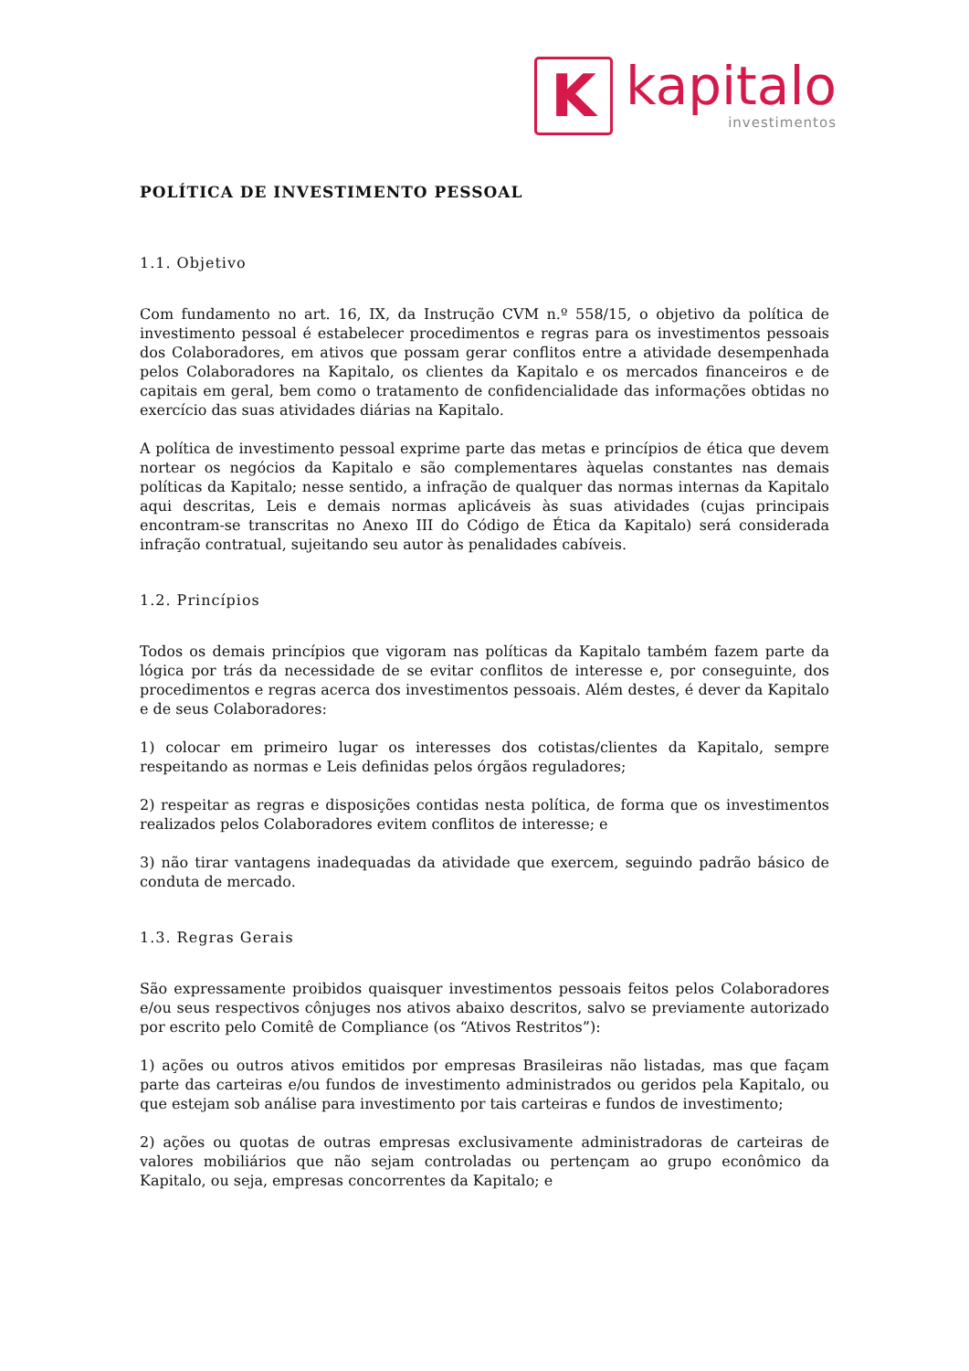K
kapitalo
investimentos
POLÍTICA DE INVESTIMENTO PESSOAL
1.1. Objetivo
Com fundamento no art. 16, IX, da Instrução CVM n.º 558/15, o objetivo da política de investimento pessoal é estabelecer procedimentos e regras para os investimentos pessoais dos Colaboradores, em ativos que possam gerar conflitos entre a atividade desempenhada pelos Colaboradores na Kapitalo, os clientes da Kapitalo e os mercados financeiros e de capitais em geral, bem como o tratamento de confidencialidade das informações obtidas no exercício das suas atividades diárias na Kapitalo.
A política de investimento pessoal exprime parte das metas e princípios de ética que devem nortear os negócios da Kapitalo e são complementares àquelas constantes nas demais políticas da Kapitalo; nesse sentido, a infração de qualquer das normas internas da Kapitalo aqui descritas, Leis e demais normas aplicáveis às suas atividades (cujas principais encontram-se transcritas no Anexo III do Código de Ética da Kapitalo) será considerada infração contratual, sujeitando seu autor às penalidades cabíveis.
1.2. Princípios
Todos os demais princípios que vigoram nas políticas da Kapitalo também fazem parte da lógica por trás da necessidade de se evitar conflitos de interesse e, por conseguinte, dos procedimentos e regras acerca dos investimentos pessoais. Além destes, é dever da Kapitalo e de seus Colaboradores:
1) colocar em primeiro lugar os interesses dos cotistas/clientes da Kapitalo, sempre respeitando as normas e Leis definidas pelos órgãos reguladores;
2) respeitar as regras e disposições contidas nesta política, de forma que os investimentos realizados pelos Colaboradores evitem conflitos de interesse; e
3) não tirar vantagens inadequadas da atividade que exercem, seguindo padrão básico de conduta de mercado.
1.3. Regras Gerais
São expressamente proibidos quaisquer investimentos pessoais feitos pelos Colaboradores e/ou seus respectivos cônjuges nos ativos abaixo descritos, salvo se previamente autorizado por escrito pelo Comitê de Compliance (os “Ativos Restritos”):
1) ações ou outros ativos emitidos por empresas Brasileiras não listadas, mas que façam parte das carteiras e/ou fundos de investimento administrados ou geridos pela Kapitalo, ou que estejam sob análise para investimento por tais carteiras e fundos de investimento;
2) ações ou quotas de outras empresas exclusivamente administradoras de carteiras de valores mobiliários que não sejam controladas ou pertençam ao grupo econômico da Kapitalo, ou seja, empresas concorrentes da Kapitalo; e